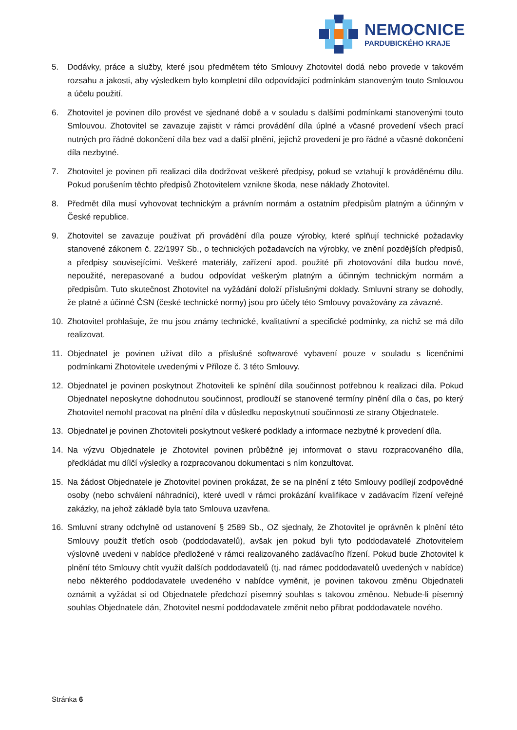NEMOCNICE
PARDUBICKÉHO KRAJE
5. Dodávky, práce a služby, které jsou předmětem této Smlouvy Zhotovitel dodá nebo provede v takovém rozsahu a jakosti, aby výsledkem bylo kompletní dílo odpovídající podmínkám stanoveným touto Smlouvou a účelu použití.
6. Zhotovitel je povinen dílo provést ve sjednané době a v souladu s dalšími podmínkami stanovenými touto Smlouvou. Zhotovitel se zavazuje zajistit v rámci provádění díla úplné a včasné provedení všech prací nutných pro řádné dokončení díla bez vad a další plnění, jejichž provedení je pro řádné a včasné dokončení díla nezbytné.
7. Zhotovitel je povinen při realizaci díla dodržovat veškeré předpisy, pokud se vztahují k prováděnému dílu. Pokud porušením těchto předpisů Zhotovitelem vznikne škoda, nese náklady Zhotovitel.
8. Předmět díla musí vyhovovat technickým a právním normám a ostatním předpisům platným a účinným v České republice.
9. Zhotovitel se zavazuje používat při provádění díla pouze výrobky, které splňují technické požadavky stanovené zákonem č. 22/1997 Sb., o technických požadavcích na výrobky, ve znění pozdějších předpisů, a předpisy souvisejícími. Veškeré materiály, zařízení apod. použité při zhotovování díla budou nové, nepoužité, nerepasované a budou odpovídat veškerým platným a účinným technickým normám a předpisům. Tuto skutečnost Zhotovitel na vyžádání doloží příslušnými doklady. Smluvní strany se dohodly, že platné a účinné ČSN (české technické normy) jsou pro účely této Smlouvy považovány za závazné.
10. Zhotovitel prohlašuje, že mu jsou známy technické, kvalitativní a specifické podmínky, za nichž se má dílo realizovat.
11. Objednatel je povinen užívat dílo a příslušné softwarové vybavení pouze v souladu s licenčními podmínkami Zhotovitele uvedenými v Příloze č. 3 této Smlouvy.
12. Objednatel je povinen poskytnout Zhotoviteli ke splnění díla součinnost potřebnou k realizaci díla. Pokud Objednatel neposkytne dohodnutou součinnost, prodlouží se stanovené termíny plnění díla o čas, po který Zhotovitel nemohl pracovat na plnění díla v důsledku neposkytnutí součinnosti ze strany Objednatele.
13. Objednatel je povinen Zhotoviteli poskytnout veškeré podklady a informace nezbytné k provedení díla.
14. Na výzvu Objednatele je Zhotovitel povinen průběžně jej informovat o stavu rozpracovaného díla, předkládat mu dílčí výsledky a rozpracovanou dokumentaci s ním konzultovat.
15. Na žádost Objednatele je Zhotovitel povinen prokázat, že se na plnění z této Smlouvy podílejí zodpovědné osoby (nebo schválení náhradníci), které uvedl v rámci prokázání kvalifikace v zadávacím řízení veřejné zakázky, na jehož základě byla tato Smlouva uzavřena.
16. Smluvní strany odchylně od ustanovení § 2589 Sb., OZ sjednaly, že Zhotovitel je oprávněn k plnění této Smlouvy použít třetích osob (poddodavatelů), avšak jen pokud byli tyto poddodavatelé Zhotovitelem výslovně uvedeni v nabídce předložené v rámci realizovaného zadávacího řízení. Pokud bude Zhotovitel k plnění této Smlouvy chtít využít dalších poddodavatelů (tj. nad rámec poddodavatelů uvedených v nabídce) nebo některého poddodavatele uvedeného v nabídce vyměnit, je povinen takovou změnu Objednateli oznámit a vyžádat si od Objednatele předchozí písemný souhlas s takovou změnou. Nebude-li písemný souhlas Objednatele dán, Zhotovitel nesmí poddodavatele změnit nebo přibrat poddodavatele nového.
Stránka 6